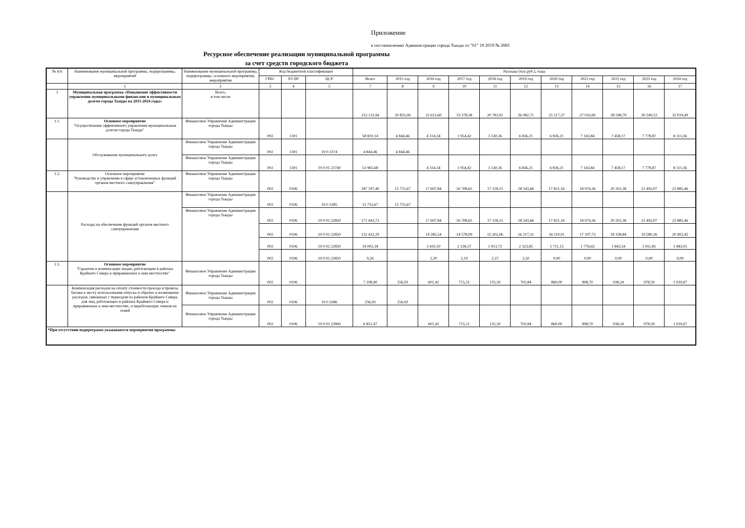Приложение
к постановлению Администрации города Тынды от "01" 10 2019 № 2083
Ресурсное обеспечение реализации муниципальной программы
за счет средств городского бюджета
| № п/п | Наименование муниципальной программы, подпрограммы, мероприятий | Наименование муниципальной программы, подпрограммы, основного мероприятия, мероприятия | Код бюджетной классификации | | | Расходы (тыс.руб.), годы | | | | | | | | | | |
| --- | --- | --- | --- | --- | --- | --- | --- | --- | --- | --- | --- | --- | --- | --- | --- | --- |
| | | | ГРБС | РЗ ПР | ЦСР | Всего | 2015 год | 2016 год | 2017 год | 2018 год | 2019 год | 2020 год | 2021 год | 2022 год | 2023 год | 2024 год |
| | 1 | 2 | 3 | 4 | 5 | 7 | 8 | 9 | 10 | 11 | 12 | 13 | 14 | 15 | 16 | 17 |
| 1 | Муниципальная программа «Повышение эффективности управления муниципальными финансами и муниципальным долгом города Тынды на 2015-2024 годы» | Всего, в том числе | | | | 253 115,94 | 20 855,06 | 22 613,60 | 19 378,58 | 20 783,91 | 26 082,71 | 25 517,37 | 27 016,90 | 28 598,79 | 30 249,53 | 32 019,49 |
| 1.1. | Основное мероприятие "Осуществление эффективного управления муниципальным долгом города Тынды" | Финансовое Управление Администрации города Тынды | 002 | 1301 | | 58 810,14 | 4 844,46 | 4 314,34 | 1 954,42 | 3 530,26 | 6 836,21 | 6 836,21 | 7 143,84 | 7 458,17 | 7 778,87 | 8 113,36 |
| | Обслуживание муниципального долга | Финансовое Управление Администрации города Тынды | 002 | 1301 | 19 0 2374 | 4 844,46 | 4 844,46 | | | | | | | | | |
| | | Финансовое Управление Администрации города Тынды | 002 | 1301 | 19 0 01 23740 | 53 965,68 | | 4 314,34 | 1 954,42 | 3 530,26 | 6 836,21 | 6 836,21 | 7 143,84 | 7 458,17 | 7 778,87 | 8 113,36 |
| 1.2. | Основное мероприятие "Руководство и управление в сфере установленных функций органов местного самоуправления" | Финансовое Управление Администрации города Тынды | 002 | 0106 | | 187 197,40 | 15 753,67 | 17 697,84 | 16 708,65 | 17 118,15 | 18 543,66 | 17 821,16 | 18 974,36 | 20 202,38 | 21 492,07 | 22 885,46 |
| | Расходы на обеспечение функций органов местного самоуправления | Финансовое Управление Администрации города Тынды | 002 | 0106 | 19 0 2285 | 15 753,67 | 15 753,67 | | | | | | | | | |
| | | Финансовое Управление Администрации города Тынды | 002 | 0106 | 19 0 02 22850 | 171 443,73 | | 17 697,84 | 16 708,65 | 17 118,15 | 18 543,66 | 17 821,16 | 18 974,36 | 20 202,38 | 21 492,07 | 22 885,46 |
| | | | 002 | 0106 | 19 0 02 22850 | 152 432,29 | | 14 285,54 | 14 578,09 | 15 202,06 | 16 217,31 | 16 110,01 | 17 197,73 | 18 358,84 | 19 580,26 | 20 902,45 |
| | | | 002 | 0106 | 19 0 02 22850 | 19 002,18 | | 3 410,10 | 2 128,37 | 1 913,72 | 2 323,85 | 1 711,15 | 1 776,63 | 1 843,54 | 1 911,81 | 1 983,01 |
| | | | 002 | 0106 | 19 0 02 22850 | 9,26 | | 2,20 | 2,19 | 2,37 | 2,50 | 0,00 | 0,00 | 0,00 | 0,00 | 0,00 |
| 1.3. | Основное мероприятие "Гарантии и компенсации лицам, работающим в районах Крайнего Севера и приравненных к ним местностях" | Финансовое Управление Администрации города Тынды | 002 | 0106 | | 7 108,40 | 256,93 | 601,42 | 715,51 | 135,50 | 702,84 | 860,00 | 898,70 | 938,24 | 978,59 | 1 020,67 |
| | Компенсация расходов на оплату стоимости проезда и провоза багажа к месту использования отпуска и обратно и возмещение расходов, связанных с переездом из районов Крайнего Севера для лиц, работающих в районах Крайнего Севера и приравненных к ним местностях, и неработающих членов их семей | Финансовое Управление Администрации города Тынды | 002 | 0106 | 19 0 2286 | 256,93 | 256,93 | | | | | | | | | |
| | | Финансовое Управление Администрации города Тынды | 002 | 0106 | 19 0 03 22860 | 6 851,47 | | 601,42 | 715,51 | 135,50 | 702,84 | 860,00 | 898,70 | 938,24 | 978,59 | 1 020,67 |
| *При отсутствии подпрограмм указываются мероприятия программы | | | | | | | | | | | | | | | | |